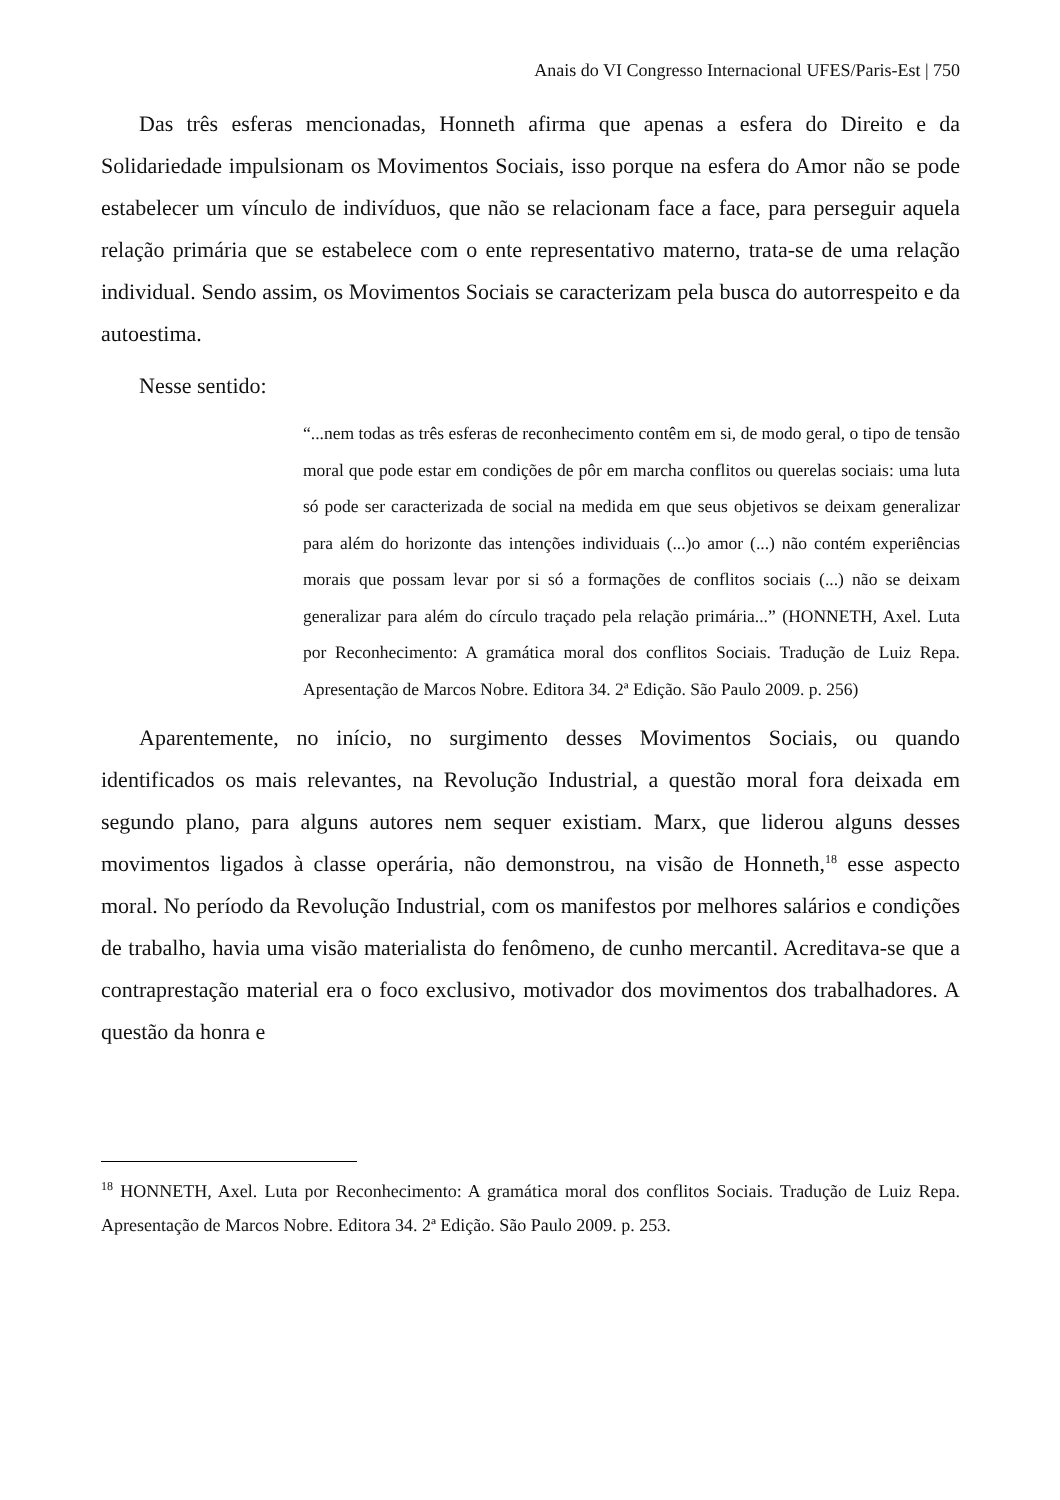Anais do VI Congresso Internacional UFES/Paris-Est | 750
Das três esferas mencionadas, Honneth afirma que apenas a esfera do Direito e da Solidariedade impulsionam os Movimentos Sociais, isso porque na esfera do Amor não se pode estabelecer um vínculo de indivíduos, que não se relacionam face a face, para perseguir aquela relação primária que se estabelece com o ente representativo materno, trata-se de uma relação individual. Sendo assim, os Movimentos Sociais se caracterizam pela busca do autorrespeito e da autoestima.
Nesse sentido:
“...nem todas as três esferas de reconhecimento contêm em si, de modo geral, o tipo de tensão moral que pode estar em condições de pôr em marcha conflitos ou querelas sociais: uma luta só pode ser caracterizada de social na medida em que seus objetivos se deixam generalizar para além do horizonte das intenções individuais (...)o amor (...) não contém experiências morais que possam levar por si só a formações de conflitos sociais (...) não se deixam generalizar para além do círculo traçado pela relação primária...” (HONNETH, Axel. Luta por Reconhecimento: A gramática moral dos conflitos Sociais. Tradução de Luiz Repa. Apresentação de Marcos Nobre. Editora 34. 2ª Edição. São Paulo 2009. p. 256)
Aparentemente, no início, no surgimento desses Movimentos Sociais, ou quando identificados os mais relevantes, na Revolução Industrial, a questão moral fora deixada em segundo plano, para alguns autores nem sequer existiam. Marx, que liderou alguns desses movimentos ligados à classe operária, não demonstrou, na visão de Honneth,<sup>18</sup> esse aspecto moral. No período da Revolução Industrial, com os manifestos por melhores salários e condições de trabalho, havia uma visão materialista do fenômeno, de cunho mercantil. Acreditava-se que a contraprestação material era o foco exclusivo, motivador dos movimentos dos trabalhadores. A questão da honra e
<sup>18</sup> HONNETH, Axel. Luta por Reconhecimento: A gramática moral dos conflitos Sociais. Tradução de Luiz Repa. Apresentação de Marcos Nobre. Editora 34. 2ª Edição. São Paulo 2009. p. 253.